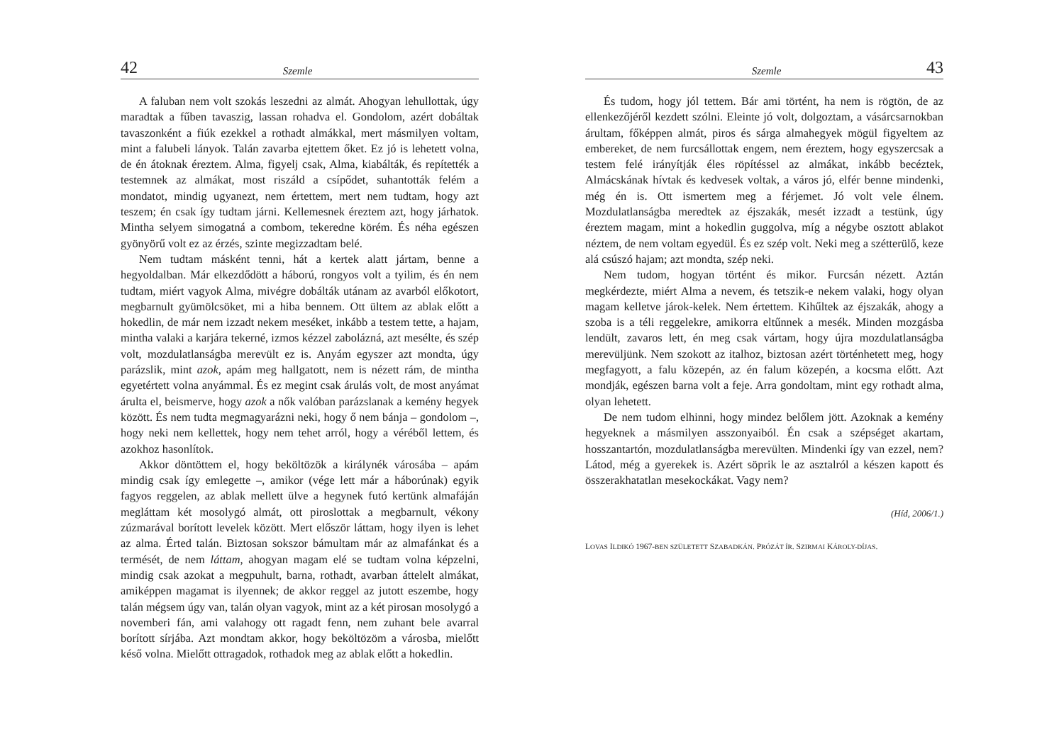42 Szemle
A faluban nem volt szokás leszedni az almát. Ahogyan lehullottak, úgy maradtak a fűben tavaszig, lassan rohadva el. Gondolom, azért dobáltak tavaszonként a fiúk ezekkel a rothadt almákkal, mert másmilyen voltam, mint a falubeli lányok. Talán zavarba ejtettem őket. Ez jó is lehetett volna, de én átoknak éreztem. Alma, figyelj csak, Alma, kiabálták, és repítették a testemnek az almákat, most riszáld a csípődet, suhantották felém a mondatot, mindig ugyanezt, nem értettem, mert nem tudtam, hogy azt teszem; én csak így tudtam járni. Kellemesnek éreztem azt, hogy járhatok. Mintha selyem simogatná a combom, tekeredne körém. És néha egészen gyönyörű volt ez az érzés, szinte megizzadtam belé.
Nem tudtam másként tenni, hát a kertek alatt jártam, benne a hegyoldalban. Már elkezdődött a háború, rongyos volt a tyilim, és én nem tudtam, miért vagyok Alma, mivégre dobálták utánam az avarból előkotort, megbarnult gyümölcsöket, mi a hiba bennem. Ott ültem az ablak előtt a hokedlin, de már nem izzadt nekem meséket, inkább a testem tette, a hajam, mintha valaki a karjára tekerné, izmos kézzel zabolázná, azt mesélte, és szép volt, mozdulatlanságba merevült ez is. Anyám egyszer azt mondta, úgy parázslik, mint azok, apám meg hallgatott, nem is nézett rám, de mintha egyetértett volna anyámmal. És ez megint csak árulás volt, de most anyámat árulta el, beismerve, hogy azok a nők valóban parázslanak a kemény hegyek között. És nem tudta megmagyarázni neki, hogy ő nem bánja – gondolom –, hogy neki nem kellettek, hogy nem tehet arról, hogy a véréből lettem, és azokhoz hasonlítok.
Akkor döntöttem el, hogy beköltözök a királynék városába – apám mindig csak így emlegette –, amikor (vége lett már a háborúnak) egyik fagyos reggelen, az ablak mellett ülve a hegynek futó kertünk almafáján megláttam két mosolygó almát, ott piroslottak a megbarnult, vékony zúzmarával borított levelek között. Mert először láttam, hogy ilyen is lehet az alma. Érted talán. Biztosan sokszor bámultam már az almafánkat és a termését, de nem láttam, ahogyan magam elé se tudtam volna képzelni, mindig csak azokat a megpuhult, barna, rothadt, avarban áttelelt almákat, amiképpen magamat is ilyennek; de akkor reggel az jutott eszembe, hogy talán mégsem úgy van, talán olyan vagyok, mint az a két pirosan mosolygó a novemberi fán, ami valahogy ott ragadt fenn, nem zuhant bele avarral borított sírjába. Azt mondtam akkor, hogy beköltözöm a városba, mielőtt késő volna. Mielőtt ottragadok, rothadok meg az ablak előtt a hokedlin.
Szemle 43
És tudom, hogy jól tettem. Bár ami történt, ha nem is rögtön, de az ellenkezőjéről kezdett szólni. Eleinte jó volt, dolgoztam, a vásárcsarnokban árultam, főképpen almát, piros és sárga almahegyek mögül figyeltem az embereket, de nem furcsállottak engem, nem éreztem, hogy egyszercsak a testem felé irányítják éles röpítéssel az almákat, inkább becéztek, Almácskának hívtak és kedvesek voltak, a város jó, elfér benne mindenki, még én is. Ott ismertem meg a férjemet. Jó volt vele élnem. Mozdulatlanságba meredtek az éjszakák, mesét izzadt a testünk, úgy éreztem magam, mint a hokedlin guggolva, míg a négybe osztott ablakot néztem, de nem voltam egyedül. És ez szép volt. Neki meg a szétterülő, keze alá csúszó hajam; azt mondta, szép neki.
Nem tudom, hogyan történt és mikor. Furcsán nézett. Aztán megkérdezte, miért Alma a nevem, és tetszik-e nekem valaki, hogy olyan magam kelletve járok-kelek. Nem értettem. Kihűltek az éjszakák, ahogy a szoba is a téli reggelekre, amikorra eltűnnek a mesék. Minden mozgásba lendült, zavaros lett, én meg csak vártam, hogy újra mozdulatlanságba merevüljünk. Nem szokott az italhoz, biztosan azért történhetett meg, hogy megfagyott, a falu közepén, az én falum közepén, a kocsma előtt. Azt mondják, egészen barna volt a feje. Arra gondoltam, mint egy rothadt alma, olyan lehetett.
De nem tudom elhinni, hogy mindez belőlem jött. Azoknak a kemény hegyeknek a másmilyen asszonyaiból. Én csak a szépséget akartam, hosszantartón, mozdulatlanságba merevülten. Mindenki így van ezzel, nem? Látod, még a gyerekek is. Azért söprik le az asztalról a készen kapott és összerakhatatlan mesekockákat. Vagy nem?
(Híd, 2006/1.)
LOVAS ILDIKÓ 1967-BEN SZÜLETETT SZABADKÁN. PRÓZÁT ÍR. SZIRMAI KÁROLY-DÍJAS.